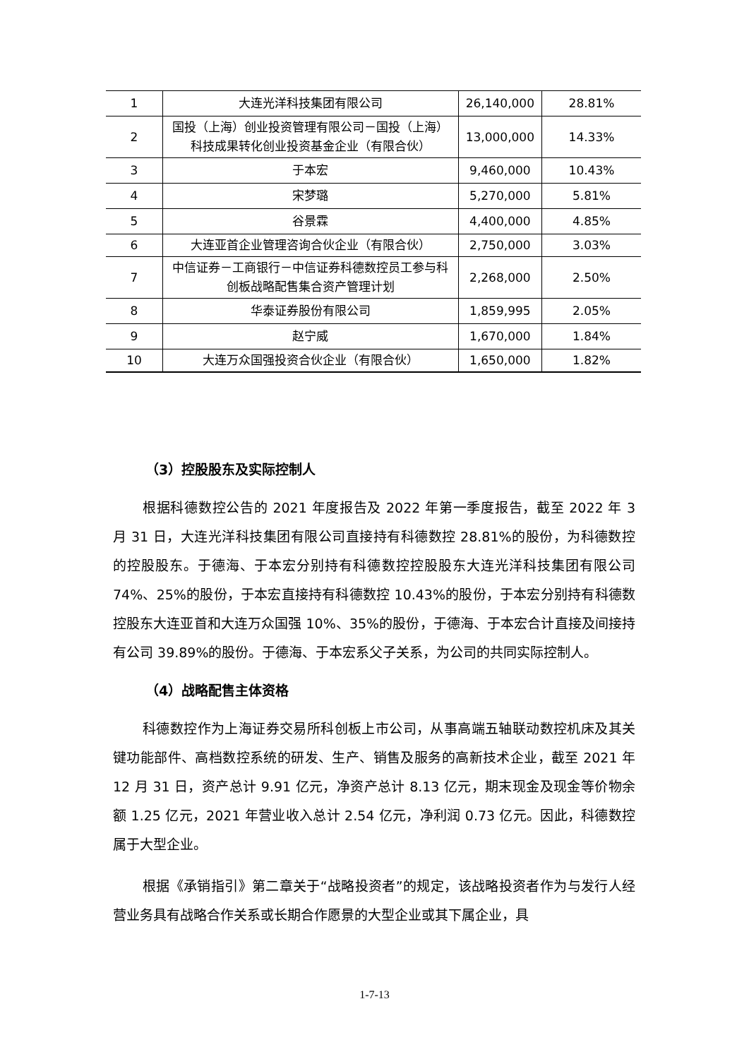| 1 | 大连光洋科技集团有限公司 | 26,140,000 | 28.81% |
| 2 | 国投（上海）创业投资管理有限公司－国投（上海）科技成果转化创业投资基金企业（有限合伙） | 13,000,000 | 14.33% |
| 3 | 于本宏 | 9,460,000 | 10.43% |
| 4 | 宋梦璐 | 5,270,000 | 5.81% |
| 5 | 谷景霖 | 4,400,000 | 4.85% |
| 6 | 大连亚首企业管理咨询合伙企业（有限合伙） | 2,750,000 | 3.03% |
| 7 | 中信证券－工商银行－中信证券科德数控员工参与科创板战略配售集合资产管理计划 | 2,268,000 | 2.50% |
| 8 | 华泰证券股份有限公司 | 1,859,995 | 2.05% |
| 9 | 赵宁威 | 1,670,000 | 1.84% |
| 10 | 大连万众国强投资合伙企业（有限合伙） | 1,650,000 | 1.82% |
（3）控股股东及实际控制人
根据科德数控公告的 2021 年度报告及 2022 年第一季度报告，截至 2022 年 3 月 31 日，大连光洋科技集团有限公司直接持有科德数控 28.81%的股份，为科德数控的控股股东。于德海、于本宏分别持有科德数控控股股东大连光洋科技集团有限公司 74%、25%的股份，于本宏直接持有科德数控 10.43%的股份，于本宏分别持有科德数控股东大连亚首和大连万众国强 10%、35%的股份，于德海、于本宏合计直接及间接持有公司 39.89%的股份。于德海、于本宏系父子关系，为公司的共同实际控制人。
（4）战略配售主体资格
科德数控作为上海证券交易所科创板上市公司，从事高端五轴联动数控机床及其关键功能部件、高档数控系统的研发、生产、销售及服务的高新技术企业，截至 2021 年 12 月 31 日，资产总计 9.91 亿元，净资产总计 8.13 亿元，期末现金及现金等价物余额 1.25 亿元，2021 年营业收入总计 2.54 亿元，净利润 0.73 亿元。因此，科德数控属于大型企业。
根据《承销指引》第二章关于“战略投资者”的规定，该战略投资者作为与发行人经营业务具有战略合作关系或长期合作愿景的大型企业或其下属企业，具
1-7-13